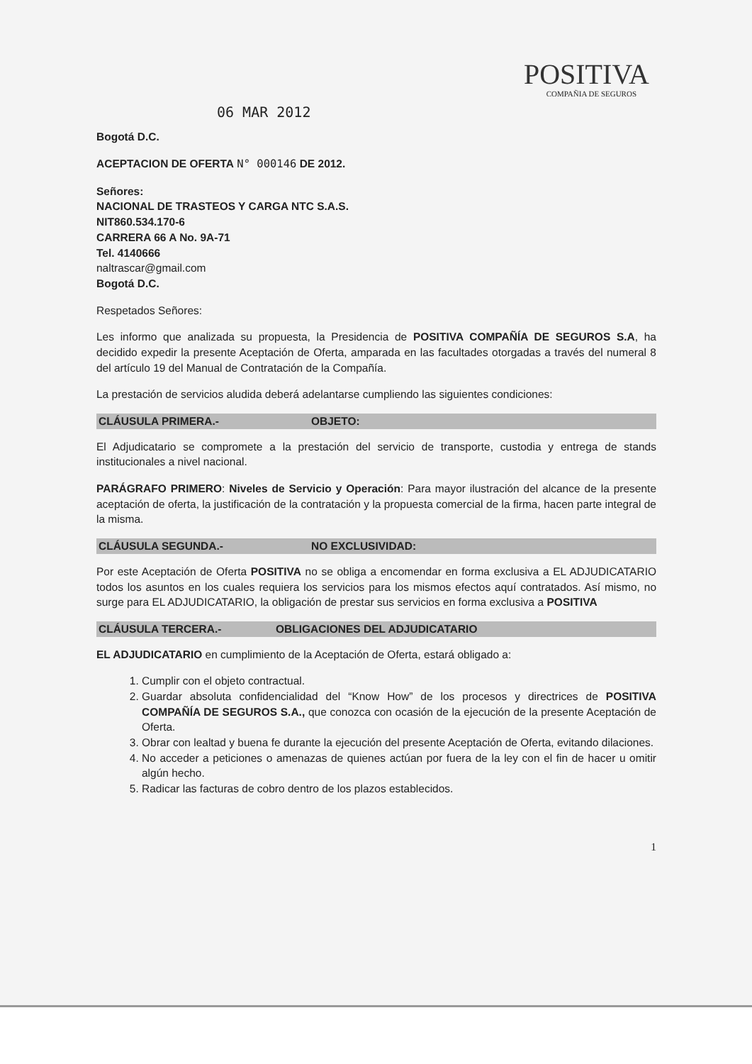POSITIVA
COMPAÑIA DE SEGUROS
06 MAR 2012
Bogotá D.C.
ACEPTACION DE OFERTA N° 000146 DE 2012.
Señores:
NACIONAL DE TRASTEOS Y CARGA NTC S.A.S.
NIT860.534.170-6
CARRERA 66 A No. 9A-71
Tel. 4140666
naltrascar@gmail.com
Bogotá D.C.
Respetados Señores:
Les informo que analizada su propuesta, la Presidencia de POSITIVA COMPAÑÍA DE SEGUROS S.A, ha decidido expedir la presente Aceptación de Oferta, amparada en las facultades otorgadas a través del numeral 8 del artículo 19 del Manual de Contratación de la Compañía.
La prestación de servicios aludida deberá adelantarse cumpliendo las siguientes condiciones:
CLÁUSULA PRIMERA.- OBJETO:
El Adjudicatario se compromete a la prestación del servicio de transporte, custodia y entrega de stands institucionales a nivel nacional.
PARÁGRAFO PRIMERO: Niveles de Servicio y Operación: Para mayor ilustración del alcance de la presente aceptación de oferta, la justificación de la contratación y la propuesta comercial de la firma, hacen parte integral de la misma.
CLÁUSULA SEGUNDA.- NO EXCLUSIVIDAD:
Por este Aceptación de Oferta POSITIVA no se obliga a encomendar en forma exclusiva a EL ADJUDICATARIO todos los asuntos en los cuales requiera los servicios para los mismos efectos aquí contratados. Así mismo, no surge para EL ADJUDICATARIO, la obligación de prestar sus servicios en forma exclusiva a POSITIVA
CLÁUSULA TERCERA.- OBLIGACIONES DEL ADJUDICATARIO
EL ADJUDICATARIO en cumplimiento de la Aceptación de Oferta, estará obligado a:
1. Cumplir con el objeto contractual.
2. Guardar absoluta confidencialidad del “Know How” de los procesos y directrices de POSITIVA COMPAÑÍA DE SEGUROS S.A., que conozca con ocasión de la ejecución de la presente Aceptación de Oferta.
3. Obrar con lealtad y buena fe durante la ejecución del presente Aceptación de Oferta, evitando dilaciones.
4. No acceder a peticiones o amenazas de quienes actúan por fuera de la ley con el fin de hacer u omitir algún hecho.
5. Radicar las facturas de cobro dentro de los plazos establecidos.
1